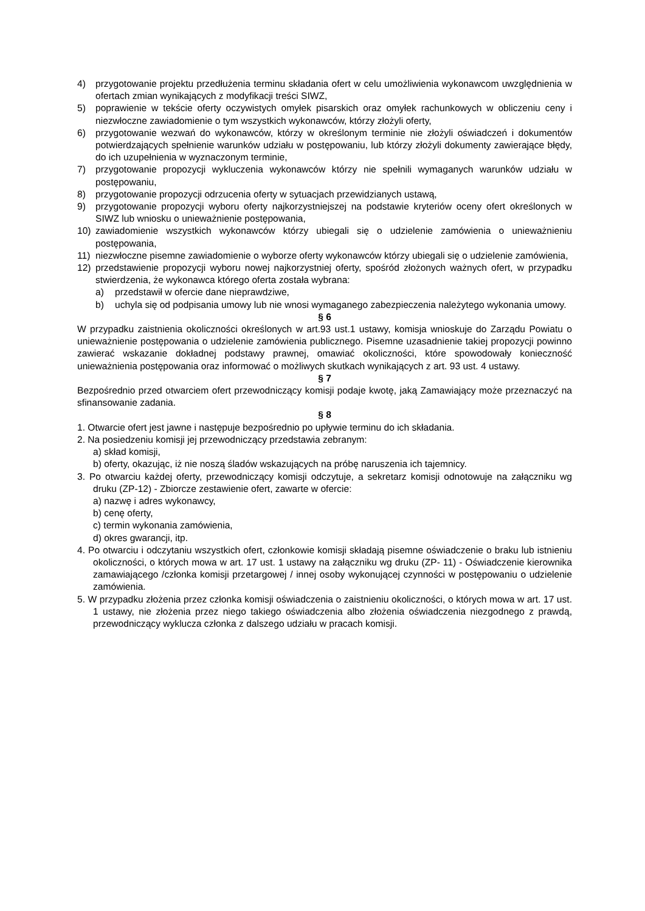4) przygotowanie projektu przedłużenia terminu składania ofert w celu umożliwienia wykonawcom uwzględnienia w ofertach zmian wynikających z modyfikacji treści SIWZ,
5) poprawienie w tekście oferty oczywistych omyłek pisarskich oraz omyłek rachunkowych w obliczeniu ceny i niezwłoczne zawiadomienie o tym wszystkich wykonawców, którzy złożyli oferty,
6) przygotowanie wezwań do wykonawców, którzy w określonym terminie nie złożyli oświadczeń i dokumentów potwierdzających spełnienie warunków udziału w postępowaniu, lub którzy złożyli dokumenty zawierające błędy, do ich uzupełnienia w wyznaczonym terminie,
7) przygotowanie propozycji wykluczenia wykonawców którzy nie spełnili wymaganych warunków udziału w postępowaniu,
8) przygotowanie propozycji odrzucenia oferty w sytuacjach przewidzianych ustawą,
9) przygotowanie propozycji wyboru oferty najkorzystniejszej na podstawie kryteriów oceny ofert określonych w SIWZ lub wniosku o unieważnienie postępowania,
10) zawiadomienie wszystkich wykonawców którzy ubiegali się o udzielenie zamówienia o unieważnieniu postępowania,
11) niezwłoczne pisemne zawiadomienie o wyborze oferty wykonawców którzy ubiegali się o udzielenie zamówienia,
12) przedstawienie propozycji wyboru nowej najkorzystniej oferty, spośród złożonych ważnych ofert, w przypadku stwierdzenia, że wykonawca którego oferta została wybrana:
a) przedstawił w ofercie dane nieprawdziwe,
b) uchyla się od podpisania umowy lub nie wnosi wymaganego zabezpieczenia należytego wykonania umowy.
§ 6
W przypadku zaistnienia okoliczności określonych w art.93 ust.1 ustawy, komisja wnioskuje do Zarządu Powiatu o unieważnienie postępowania o udzielenie zamówienia publicznego. Pisemne uzasadnienie takiej propozycji powinno zawierać wskazanie dokładnej podstawy prawnej, omawiać okoliczności, które spowodowały konieczność unieważnienia postępowania oraz informować o możliwych skutkach wynikających z art. 93 ust. 4 ustawy.
§ 7
Bezpośrednio przed otwarciem ofert przewodniczący komisji podaje kwotę, jaką Zamawiający może przeznaczyć na sfinansowanie zadania.
§ 8
1. Otwarcie ofert jest jawne i następuje bezpośrednio po upływie terminu do ich składania.
2. Na posiedzeniu komisji jej przewodniczący przedstawia zebranym:
a) skład komisji,
b) oferty, okazując, iż nie noszą śladów wskazujących na próbę naruszenia ich tajemnicy.
3. Po otwarciu każdej oferty, przewodniczący komisji odczytuje, a sekretarz komisji odnotowuje na załączniku wg druku (ZP-12) - Zbiorcze zestawienie ofert, zawarte w ofercie:
a) nazwę i adres wykonawcy,
b) cenę oferty,
c) termin wykonania zamówienia,
d) okres gwarancji, itp.
4. Po otwarciu i odczytaniu wszystkich ofert, członkowie komisji składają pisemne oświadczenie o braku lub istnieniu okoliczności, o których mowa w art. 17 ust. 1 ustawy na załączniku wg druku (ZP- 11) - Oświadczenie kierownika zamawiającego /członka komisji przetargowej / innej osoby wykonującej czynności w postępowaniu o udzielenie zamówienia.
5. W przypadku złożenia przez członka komisji oświadczenia o zaistnieniu okoliczności, o których mowa w art. 17 ust. 1 ustawy, nie złożenia przez niego takiego oświadczenia albo złożenia oświadczenia niezgodnego z prawdą, przewodniczący wyklucza członka z dalszego udziału w pracach komisji.